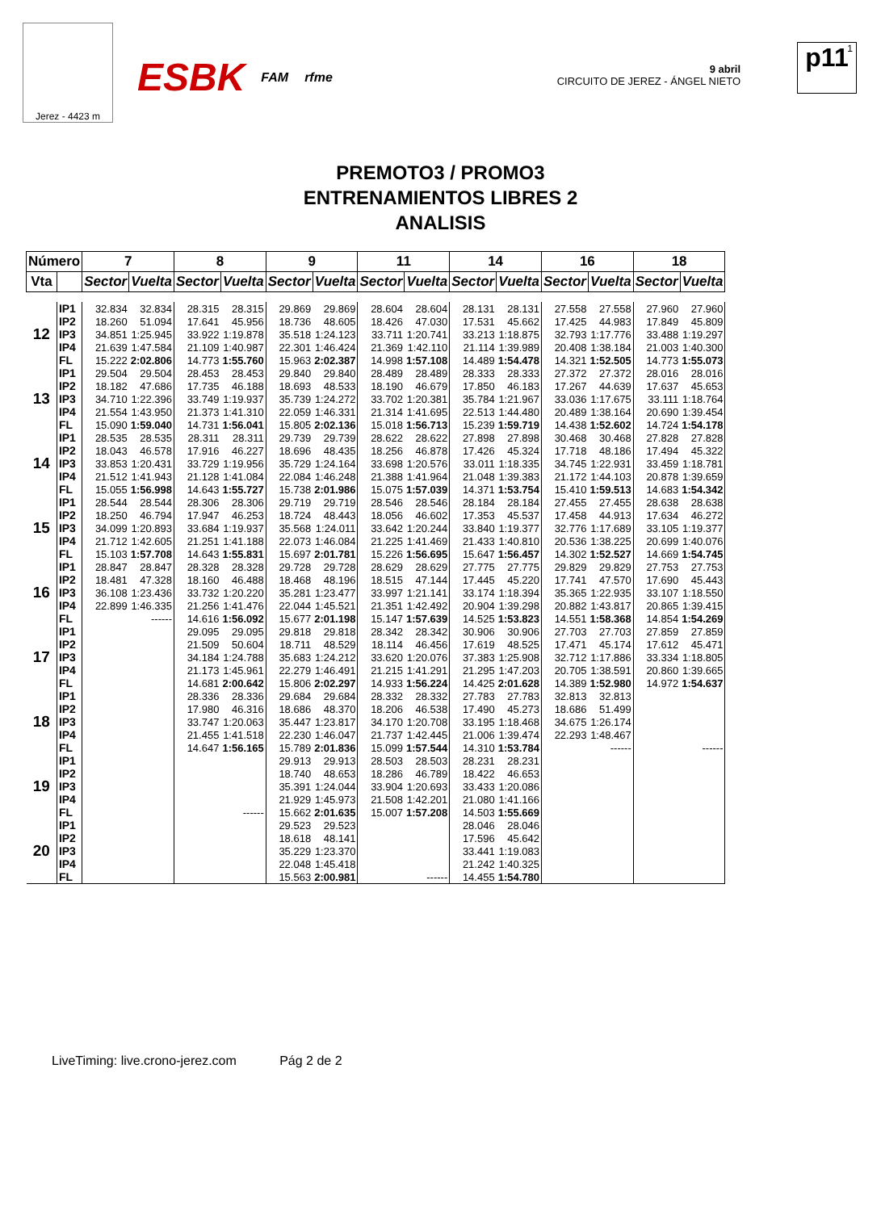Jerez - 4423 m
ESBK FAM rfme
9 abril
CIRCUITO DE JEREZ - ÁNGEL NIETO
1 p11
PREMOTO3 / PROMO3
ENTRENAMIENTOS LIBRES 2
ANALISIS
| Número | | 7 | | 8 | | 9 | | 11 | | 14 | | 16 | | 18 | |
| --- | --- | --- | --- | --- | --- | --- | --- | --- | --- | --- | --- | --- | --- | --- | --- |
| Vta | | Sector | Vuelta | Sector | Vuelta | Sector | Vuelta | Sector | Vuelta | Sector | Vuelta | Sector | Vuelta | Sector | Vuelta |
| 12 | IP1 | 32.834 | 32.834 | 28.315 | 28.315 | 29.869 | 29.869 | 28.604 | 28.604 | 28.131 | 28.131 | 27.558 | 27.558 | 27.960 | 27.960 |
| | IP2 | 18.260 | 51.094 | 17.641 | 45.956 | 18.736 | 48.605 | 18.426 | 47.030 | 17.531 | 45.662 | 17.425 | 44.983 | 17.849 | 45.809 |
| | IP3 | 34.851 | 1:25.945 | 33.922 | 1:19.878 | 35.518 | 1:24.123 | 33.711 | 1:20.741 | 33.213 | 1:18.875 | 32.793 | 1:17.776 | 33.488 | 1:19.297 |
| | IP4 | 21.639 | 1:47.584 | 21.109 | 1:40.987 | 22.301 | 1:46.424 | 21.369 | 1:42.110 | 21.114 | 1:39.989 | 20.408 | 1:38.184 | 21.003 | 1:40.300 |
| | FL | 15.222 | 2:02.806 | 14.773 | 1:55.760 | 15.963 | 2:02.387 | 14.998 | 1:57.108 | 14.489 | 1:54.478 | 14.321 | 1:52.505 | 14.773 | 1:55.073 |
| 13 | IP1 | 29.504 | 29.504 | 28.453 | 28.453 | 29.840 | 29.840 | 28.489 | 28.489 | 28.333 | 28.333 | 27.372 | 27.372 | 28.016 | 28.016 |
| | IP2 | 18.182 | 47.686 | 17.735 | 46.188 | 18.693 | 48.533 | 18.190 | 46.679 | 17.850 | 46.183 | 17.267 | 44.639 | 17.637 | 45.653 |
| | IP3 | 34.710 | 1:22.396 | 33.749 | 1:19.937 | 35.739 | 1:24.272 | 33.702 | 1:20.381 | 35.784 | 1:21.967 | 33.036 | 1:17.675 | 33.111 | 1:18.764 |
| | IP4 | 21.554 | 1:43.950 | 21.373 | 1:41.310 | 22.059 | 1:46.331 | 21.314 | 1:41.695 | 22.513 | 1:44.480 | 20.489 | 1:38.164 | 20.690 | 1:39.454 |
| | FL | 15.090 | 1:59.040 | 14.731 | 1:56.041 | 15.805 | 2:02.136 | 15.018 | 1:56.713 | 15.239 | 1:59.719 | 14.438 | 1:52.602 | 14.724 | 1:54.178 |
| 14 | IP1 | 28.535 | 28.535 | 28.311 | 28.311 | 29.739 | 29.739 | 28.622 | 28.622 | 27.898 | 27.898 | 30.468 | 30.468 | 27.828 | 27.828 |
| | IP2 | 18.043 | 46.578 | 17.916 | 46.227 | 18.696 | 48.435 | 18.256 | 46.878 | 17.426 | 45.324 | 17.718 | 48.186 | 17.494 | 45.322 |
| | IP3 | 33.853 | 1:20.431 | 33.729 | 1:19.956 | 35.729 | 1:24.164 | 33.698 | 1:20.576 | 33.011 | 1:18.335 | 34.745 | 1:22.931 | 33.459 | 1:18.781 |
| | IP4 | 21.512 | 1:41.943 | 21.128 | 1:41.084 | 22.084 | 1:46.248 | 21.388 | 1:41.964 | 21.048 | 1:39.383 | 21.172 | 1:44.103 | 20.878 | 1:39.659 |
| | FL | 15.055 | 1:56.998 | 14.643 | 1:55.727 | 15.738 | 2:01.986 | 15.075 | 1:57.039 | 14.371 | 1:53.754 | 15.410 | 1:59.513 | 14.683 | 1:54.342 |
| 15 | IP1 | 28.544 | 28.544 | 28.306 | 28.306 | 29.719 | 29.719 | 28.546 | 28.546 | 28.184 | 28.184 | 27.455 | 27.455 | 28.638 | 28.638 |
| | IP2 | 18.250 | 46.794 | 17.947 | 46.253 | 18.724 | 48.443 | 18.056 | 46.602 | 17.353 | 45.537 | 17.458 | 44.913 | 17.634 | 46.272 |
| | IP3 | 34.099 | 1:20.893 | 33.684 | 1:19.937 | 35.568 | 1:24.011 | 33.642 | 1:20.244 | 33.840 | 1:19.377 | 32.776 | 1:17.689 | 33.105 | 1:19.377 |
| | IP4 | 21.712 | 1:42.605 | 21.251 | 1:41.188 | 22.073 | 1:46.084 | 21.225 | 1:41.469 | 21.433 | 1:40.810 | 20.536 | 1:38.225 | 20.699 | 1:40.076 |
| | FL | 15.103 | 1:57.708 | 14.643 | 1:55.831 | 15.697 | 2:01.781 | 15.226 | 1:56.695 | 15.647 | 1:56.457 | 14.302 | 1:52.527 | 14.669 | 1:54.745 |
| 16 | IP1 | 28.847 | 28.847 | 28.328 | 28.328 | 29.728 | 29.728 | 28.629 | 28.629 | 27.775 | 27.775 | 29.829 | 29.829 | 27.753 | 27.753 |
| | IP2 | 18.481 | 47.328 | 18.160 | 46.488 | 18.468 | 48.196 | 18.515 | 47.144 | 17.445 | 45.220 | 17.741 | 47.570 | 17.690 | 45.443 |
| | IP3 | 36.108 | 1:23.436 | 33.732 | 1:20.220 | 35.281 | 1:23.477 | 33.997 | 1:21.141 | 33.174 | 1:18.394 | 35.365 | 1:22.935 | 33.107 | 1:18.550 |
| | IP4 | 22.899 | 1:46.335 | 21.256 | 1:41.476 | 22.044 | 1:45.521 | 21.351 | 1:42.492 | 20.904 | 1:39.298 | 20.882 | 1:43.817 | 20.865 | 1:39.415 |
| | FL | | ------ | 14.616 | 1:56.092 | 15.677 | 2:01.198 | 15.147 | 1:57.639 | 14.525 | 1:53.823 | 14.551 | 1:58.368 | 14.854 | 1:54.269 |
| 17 | IP1 | | | 29.095 | 29.095 | 29.818 | 29.818 | 28.342 | 28.342 | 30.906 | 30.906 | 27.703 | 27.703 | 27.859 | 27.859 |
| | IP2 | | | 21.509 | 50.604 | 18.711 | 48.529 | 18.114 | 46.456 | 17.619 | 48.525 | 17.471 | 45.174 | 17.612 | 45.471 |
| | IP3 | | | 34.184 | 1:24.788 | 35.683 | 1:24.212 | 33.620 | 1:20.076 | 37.383 | 1:25.908 | 32.712 | 1:17.886 | 33.334 | 1:18.805 |
| | IP4 | | | 21.173 | 1:45.961 | 22.279 | 1:46.491 | 21.215 | 1:41.291 | 21.295 | 1:47.203 | 20.705 | 1:38.591 | 20.860 | 1:39.665 |
| | FL | | | 14.681 | 2:00.642 | 15.806 | 2:02.297 | 14.933 | 1:56.224 | 14.425 | 2:01.628 | 14.389 | 1:52.980 | 14.972 | 1:54.637 |
| 18 | IP1 | | | 28.336 | 28.336 | 29.684 | 29.684 | 28.332 | 28.332 | 27.783 | 27.783 | 32.813 | 32.813 | | |
| | IP2 | | | 17.980 | 46.316 | 18.686 | 48.370 | 18.206 | 46.538 | 17.490 | 45.273 | 18.686 | 51.499 | | |
| | IP3 | | | 33.747 | 1:20.063 | 35.447 | 1:23.817 | 34.170 | 1:20.708 | 33.195 | 1:18.468 | 34.675 | 1:26.174 | | |
| | IP4 | | | 21.455 | 1:41.518 | 22.230 | 1:46.047 | 21.737 | 1:42.445 | 21.006 | 1:39.474 | 22.293 | 1:48.467 | | |
| | FL | | | 14.647 | 1:56.165 | 15.789 | 2:01.836 | 15.099 | 1:57.544 | 14.310 | 1:53.784 | | ------ | | ------ |
| 19 | IP1 | | | | | 29.913 | 29.913 | 28.503 | 28.503 | 28.231 | 28.231 | | | | |
| | IP2 | | | | | 18.740 | 48.653 | 18.286 | 46.789 | 18.422 | 46.653 | | | | |
| | IP3 | | | | | 35.391 | 1:24.044 | 33.904 | 1:20.693 | 33.433 | 1:20.086 | | | | |
| | IP4 | | | | | 21.929 | 1:45.973 | 21.508 | 1:42.201 | 21.080 | 1:41.166 | | | | |
| | FL | | | | ------ | 15.662 | 2:01.635 | 15.007 | 1:57.208 | 14.503 | 1:55.669 | | | | |
| 20 | IP1 | | | | | 29.523 | 29.523 | | | 28.046 | 28.046 | | | | |
| | IP2 | | | | | 18.618 | 48.141 | | | 17.596 | 45.642 | | | | |
| | IP3 | | | | | 35.229 | 1:23.370 | | | 33.441 | 1:19.083 | | | | |
| | IP4 | | | | | 22.048 | 1:45.418 | | | 21.242 | 1:40.325 | | | | |
| | FL | | | | | 15.563 | 2:00.981 | | ------ | 14.455 | 1:54.780 | | | | |
LiveTiming: live.crono-jerez.com Pág 2 de 2